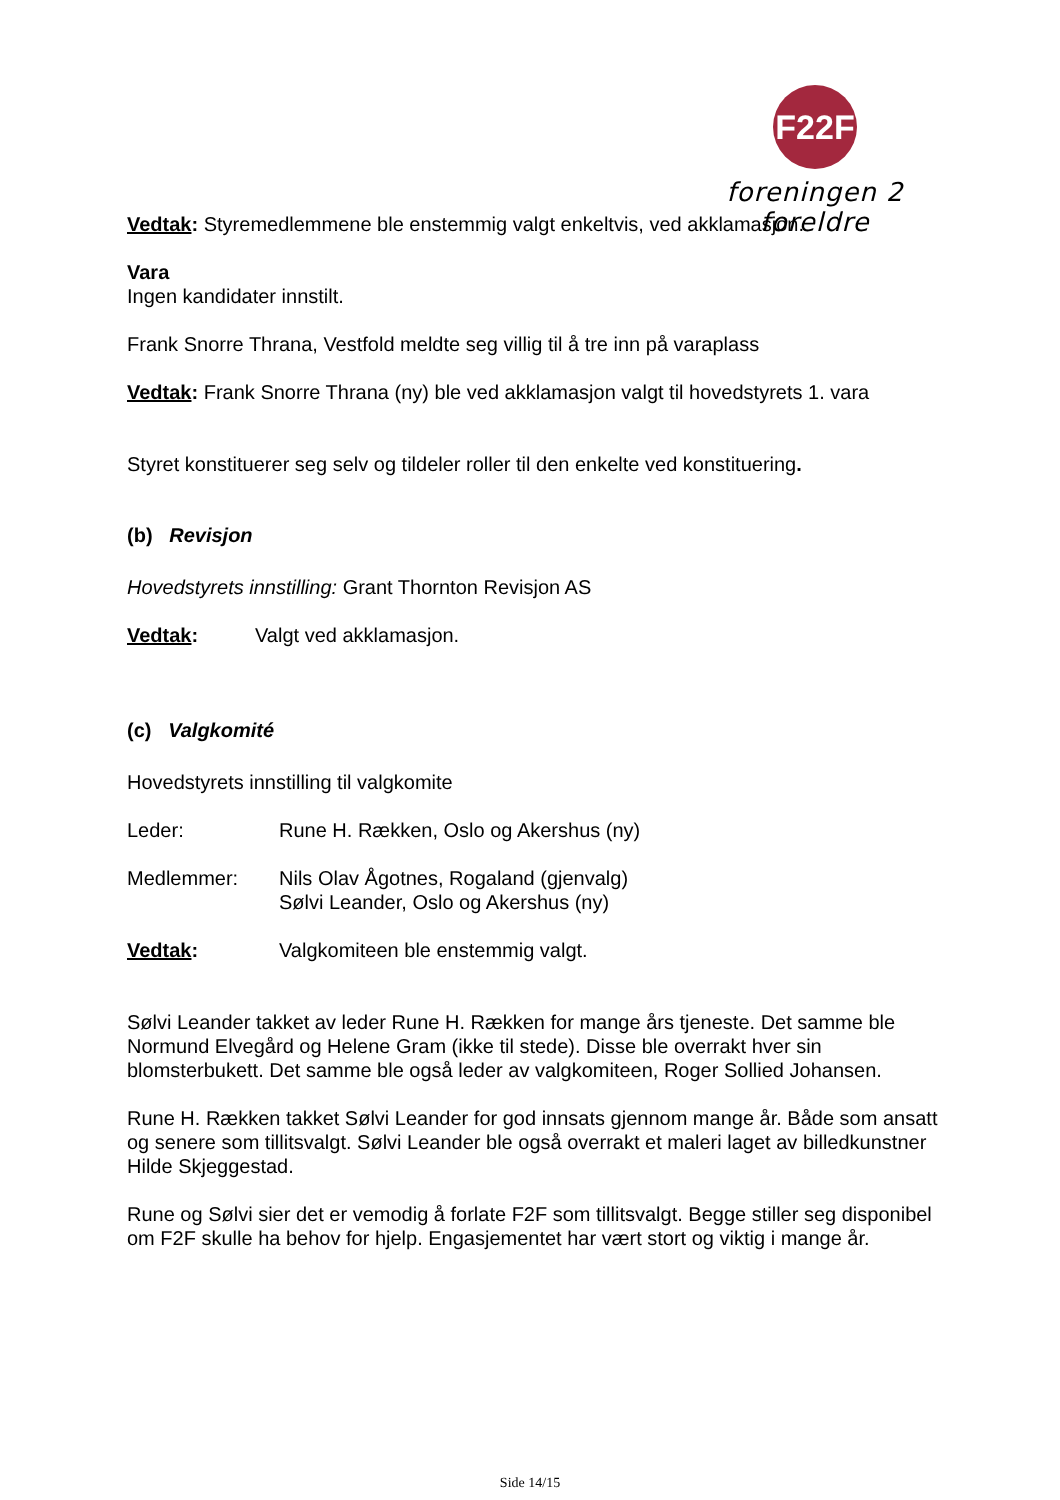F22F
foreningen 2 foreldre
Vedtak: Styremedlemmene ble enstemmig valgt enkeltvis, ved akklamasjon.
Vara
Ingen kandidater innstilt.
Frank Snorre Thrana, Vestfold meldte seg villig til å tre inn på varaplass
Vedtak: Frank Snorre Thrana (ny) ble ved akklamasjon valgt til hovedstyrets 1. vara
Styret konstituerer seg selv og tildeler roller til den enkelte ved konstituering.
(b) Revisjon
Hovedstyrets innstilling: Grant Thornton Revisjon AS
Vedtak: Valgt ved akklamasjon.
(c) Valgkomité
Hovedstyrets innstilling til valgkomite
Leder: Rune H. Rækken, Oslo og Akershus (ny)
Medlemmer: Nils Olav Ågotnes, Rogaland (gjenvalg)
Sølvi Leander, Oslo og Akershus (ny)
Vedtak: Valgkomiteen ble enstemmig valgt.
Sølvi Leander takket av leder Rune H. Rækken for mange års tjeneste. Det samme ble Normund Elvegård og Helene Gram (ikke til stede). Disse ble overrakt hver sin blomsterbukett. Det samme ble også leder av valgkomiteen, Roger Sollied Johansen.
Rune H. Rækken takket Sølvi Leander for god innsats gjennom mange år. Både som ansatt og senere som tillitsvalgt. Sølvi Leander ble også overrakt et maleri laget av billedkunstner Hilde Skjeggestad.
Rune og Sølvi sier det er vemodig å forlate F2F som tillitsvalgt. Begge stiller seg disponibel om F2F skulle ha behov for hjelp. Engasjementet har vært stort og viktig i mange år.
Side 14/15